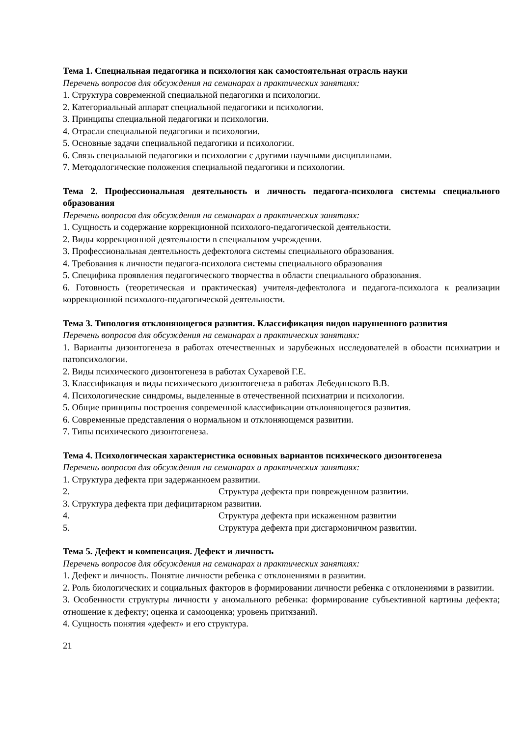Тема 1. Специальная педагогика и психология как самостоятельная отрасль науки
Перечень вопросов для обсуждения на семинарах и практических занятиях:
1. Структура современной специальной педагогики и психологии.
2. Категориальный аппарат специальной педагогики и психологии.
3. Принципы специальной педагогики и психологии.
4. Отрасли специальной педагогики и психологии.
5. Основные задачи специальной педагогики и психологии.
6. Связь специальной педагогики и психологии с другими научными дисциплинами.
7. Методологические положения специальной педагогики и психологии.
Тема 2. Профессиональная деятельность и личность педагога-психолога системы специального образования
Перечень вопросов для обсуждения на семинарах и практических занятиях:
1. Сущность и содержание коррекционной психолого-педагогической деятельности.
2. Виды коррекционной деятельности в специальном учреждении.
3. Профессиональная деятельность дефектолога системы специального образования.
4. Требования к личности педагога-психолога системы специального образования
5. Специфика проявления педагогического творчества в области специального образования.
6. Готовность (теоретическая и практическая) учителя-дефектолога и педагога-психолога к реализации коррекционной психолого-педагогической деятельности.
Тема 3. Типология отклоняющегося развития. Классификация видов нарушенного развития
Перечень вопросов для обсуждения на семинарах и практических занятиях:
1. Варианты дизонтогенеза в работах отечественных и зарубежных исследователей в обоасти психиатрии и патопсихологии.
2. Виды психического дизонтогенеза в работах Сухаревой Г.Е.
3. Классификация и виды психического дизонтогенеза в работах Лебединского В.В.
4. Психологические синдромы, выделенные в отечественной психиатрии и психологии.
5. Общие принципы построения современной классификации отклоняющегося развития.
6. Современные представления о нормальном и отклоняющемся развитии.
7. Типы психического дизонтогенеза.
Тема 4. Психологическая характеристика основных вариантов психического дизонтогенеза
Перечень вопросов для обсуждения на семинарах и практических занятиях:
1. Структура дефекта при задержанноем развитии.
2. Структура дефекта при поврежденном развитии.
3. Структура дефекта при дефицитарном развитии.
4. Структура дефекта при искаженном развитии
5. Структура дефекта при дисгармоничном развитии.
Тема 5. Дефект и компенсация. Дефект и личность
Перечень вопросов для обсуждения на семинарах и практических занятиях:
1. Дефект и личность. Понятие личности ребенка с отклонениями в развитии.
2. Роль биологических и социальных факторов в формировании личности ребенка с отклонениями в развитии.
3. Особенности структуры личности у аномального ребенка: формирование субъективной картины дефекта; отношение к дефекту; оценка и самооценка; уровень притязаний.
4. Сущность понятия «дефект» и его структура.
21